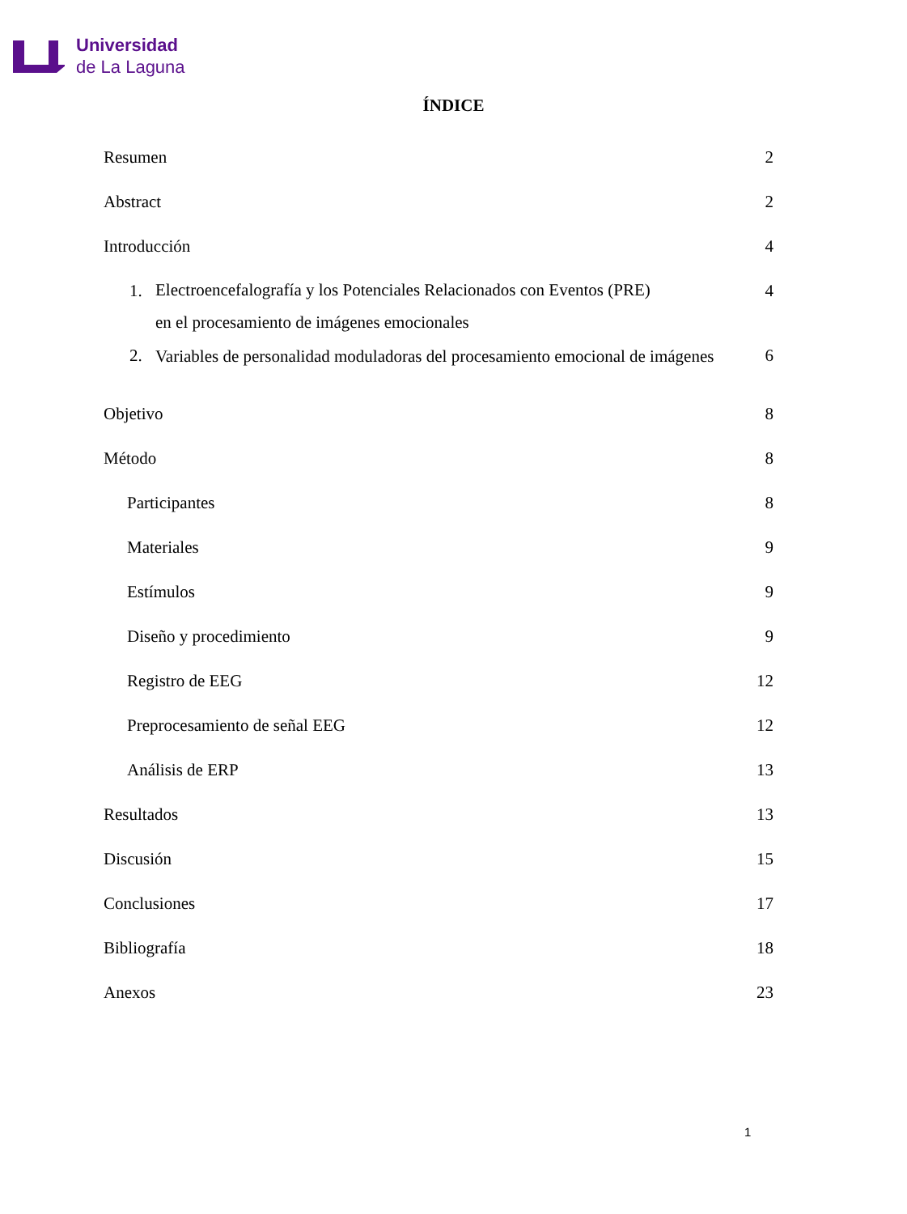Universidad
de La Laguna
ÍNDICE
Resumen 2
Abstract 2
Introducción 4
1. Electroencefalografía y los Potenciales Relacionados con Eventos (PRE)
en el procesamiento de imágenes emocionales
4
2. Variables de personalidad moduladoras del procesamiento emocional de imágenes
6
Objetivo 8
Método 8
Participantes 8
Materiales 9
Estímulos 9
Diseño y procedimiento 9
Registro de EEG 12
Preprocesamiento de señal EEG 12
Análisis de ERP 13
Resultados 13
Discusión 15
Conclusiones 17
Bibliografía 18
Anexos 23
1